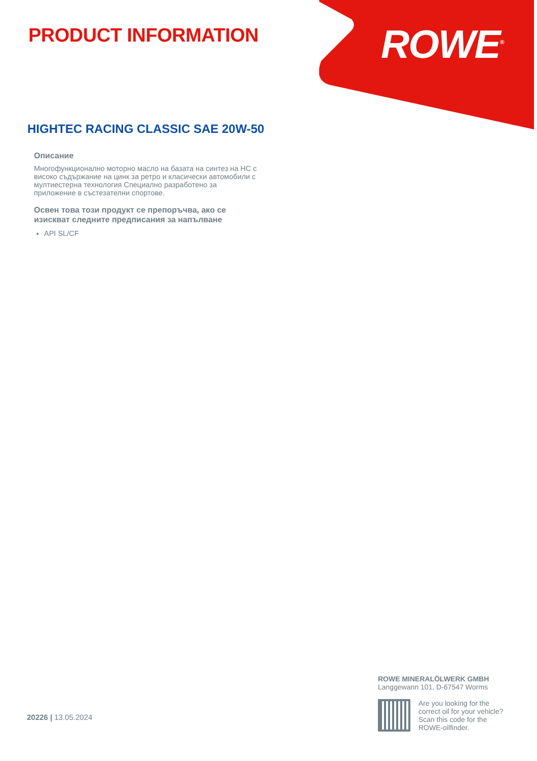PRODUCT INFORMATION ROWE<sup>®</sup>
HIGHTEC RACING CLASSIC SAE 20W-50
Описание
Многофункционално моторно масло на базата на синтез на HC с високо съдържание на цинк за ретро и класически автомобили с мултиестерна технология Специално разработено за приложение в състезателни спортове.
Освен това този продукт се препоръчва, ако се изискват следните предписания за напълване
API SL/CF
ROWE MINERALÖLWERK GMBH
Langgewann 101, D-67547 Worms
Are you looking for the
correct oil for your vehicle?
Scan this code for the
ROWE-oilfinder.
20226 | 13.05.2024